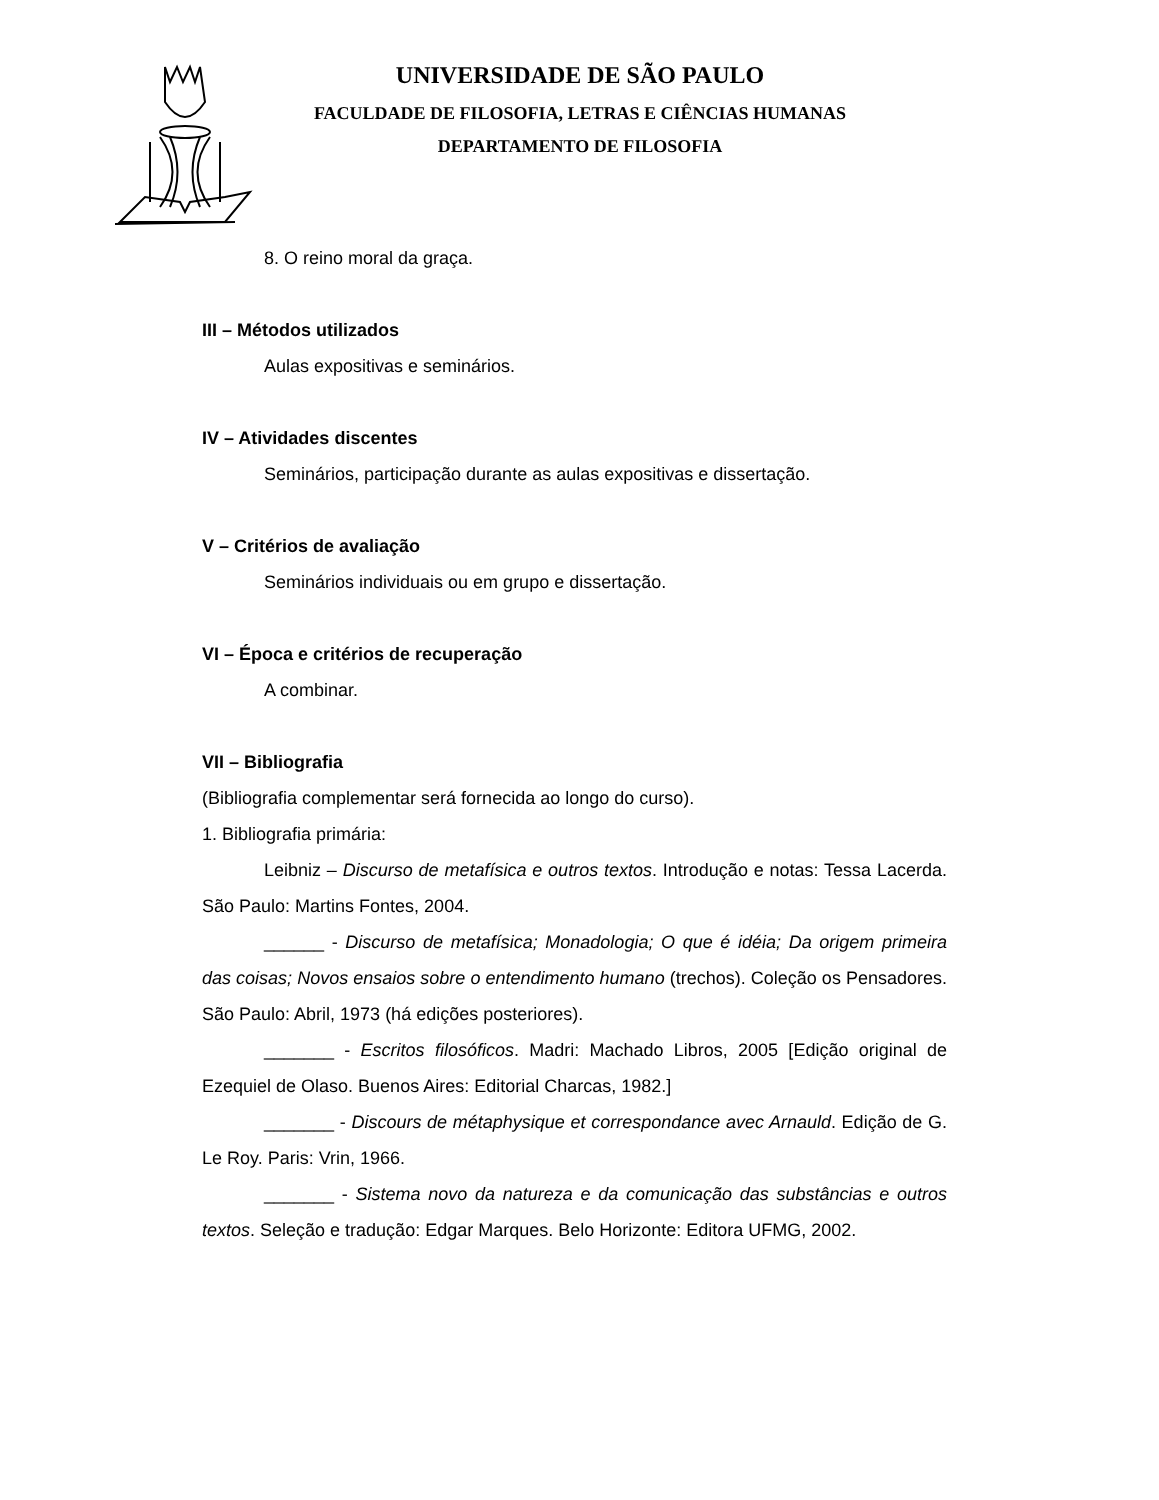UNIVERSIDADE DE SÃO PAULO
FACULDADE DE FILOSOFIA, LETRAS E CIÊNCIAS HUMANAS
DEPARTAMENTO DE FILOSOFIA
8. O reino moral da graça.
III – Métodos utilizados
Aulas expositivas e seminários.
IV – Atividades discentes
Seminários, participação durante as aulas expositivas e dissertação.
V – Critérios de avaliação
Seminários individuais ou em grupo e dissertação.
VI – Época e critérios de recuperação
A combinar.
VII – Bibliografia
(Bibliografia complementar será fornecida ao longo do curso).
1. Bibliografia primária:
Leibniz – Discurso de metafísica e outros textos. Introdução e notas: Tessa Lacerda. São Paulo: Martins Fontes, 2004.
______ - Discurso de metafísica; Monadologia; O que é idéia; Da origem primeira das coisas; Novos ensaios sobre o entendimento humano (trechos). Coleção os Pensadores. São Paulo: Abril, 1973 (há edições posteriores).
_______ - Escritos filosóficos. Madri: Machado Libros, 2005 [Edição original de Ezequiel de Olaso. Buenos Aires: Editorial Charcas, 1982.]
_______ - Discours de métaphysique et correspondance avec Arnauld. Edição de G. Le Roy. Paris: Vrin, 1966.
_______ - Sistema novo da natureza e da comunicação das substâncias e outros textos. Seleção e tradução: Edgar Marques. Belo Horizonte: Editora UFMG, 2002.